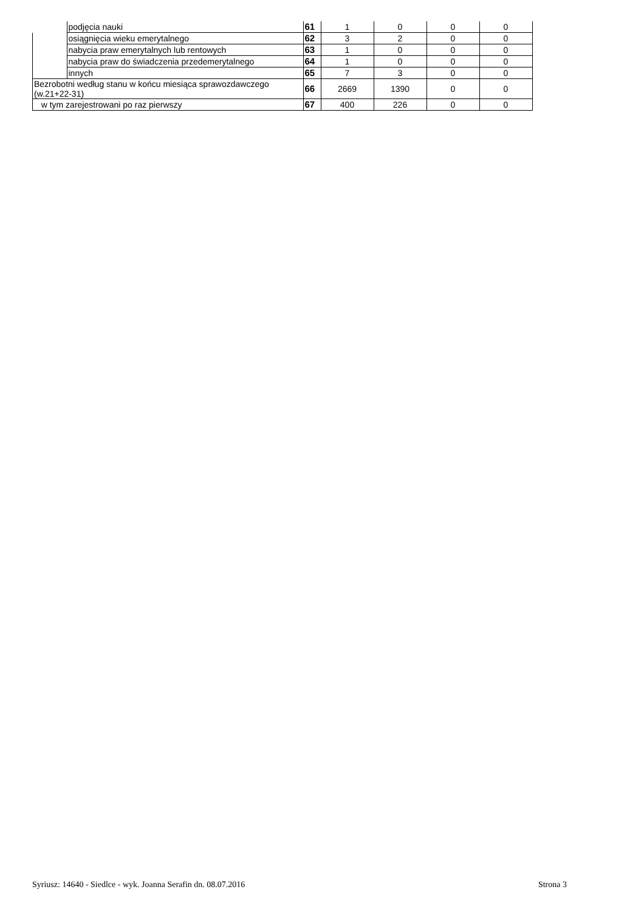| | podjęcia nauki | 61 | 1 | 0 | 0 | 0 |
| | osiągnięcia wieku emerytalnego | 62 | 3 | 2 | 0 | 0 |
| | nabycia praw emerytalnych lub rentowych | 63 | 1 | 0 | 0 | 0 |
| | nabycia praw do świadczenia przedemerytalnego | 64 | 1 | 0 | 0 | 0 |
| | innych | 65 | 7 | 3 | 0 | 0 |
| Bezrobotni według stanu w końcu miesiąca sprawozdawczego (w.21+22-31) | | 66 | 2669 | 1390 | 0 | 0 |
| w tym zarejestrowani po raz pierwszy | | 67 | 400 | 226 | 0 | 0 |
Syriusz: 14640 - Siedlce - wyk. Joanna Serafin dn. 08.07.2016 Strona 3